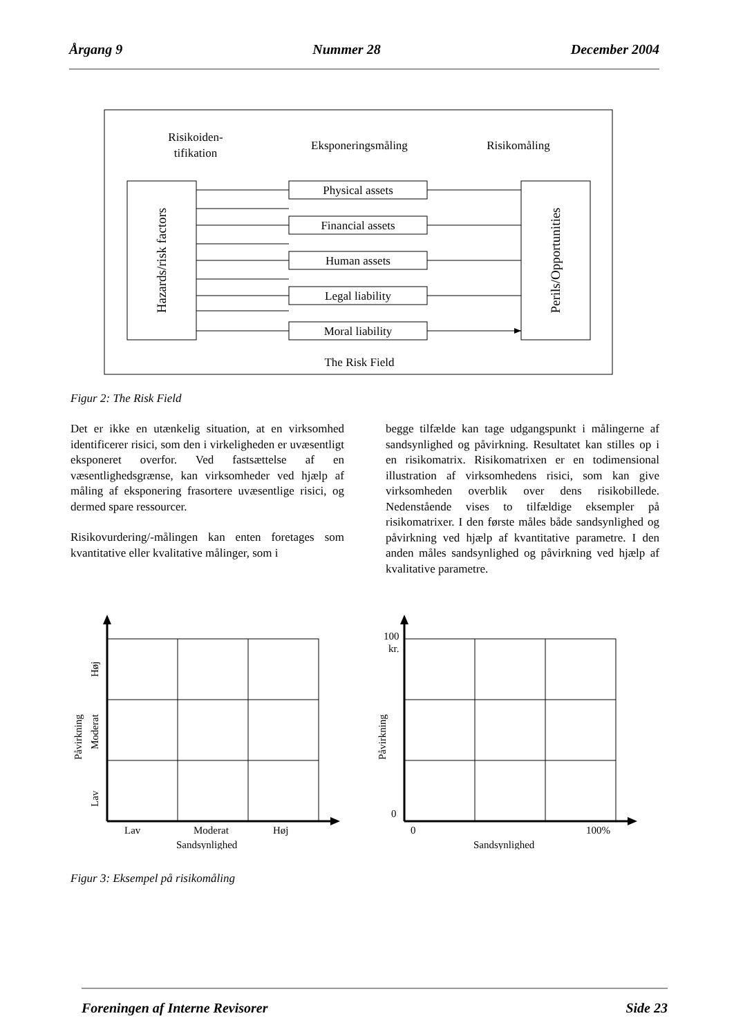Årgang 9 Nummer 28 December 2004
Risikoiden-
tifikation
Eksponeringsmåling
Risikomåling
The Risk Field
Hazards/risk factors
Perils/Opportunities
Physical assets
Financial assets
Human assets
Legal liability
Moral liability
Figur 2: The Risk Field
Det er ikke en utænkelig situation, at en virksomhed identificerer risici, som den i virkeligheden er uvæsentligt eksponeret overfor. Ved fastsættelse af en væsentlighedsgrænse, kan virksomheder ved hjælp af måling af eksponering frasortere uvæsentlige risici, og dermed spare ressourcer.
Risikovurdering/-målingen kan enten foretages som kvantitative eller kvalitative målinger, som i
begge tilfælde kan tage udgangspunkt i målingerne af sandsynlighed og påvirkning. Resultatet kan stilles op i en risikomatrix. Risikomatrixen er en todimensional illustration af virksomhedens risici, som kan give virksomheden overblik over dens risikobillede. Nedenstående vises to tilfældige eksempler på risikomatrixer. I den første måles både sandsynlighed og påvirkning ved hjælp af kvantitative parametre. I den anden måles sandsynlighed og påvirkning ved hjælp af kvalitative parametre.
Lav
Moderat
Høj
Sandsynlighed
Høj
Moderat
Lav
Påvirkning
100
kr.
0
0
100%
Sandsynlighed
Påvirkning
Figur 3: Eksempel på risikomåling
Foreningen af Interne Revisorer Side 23